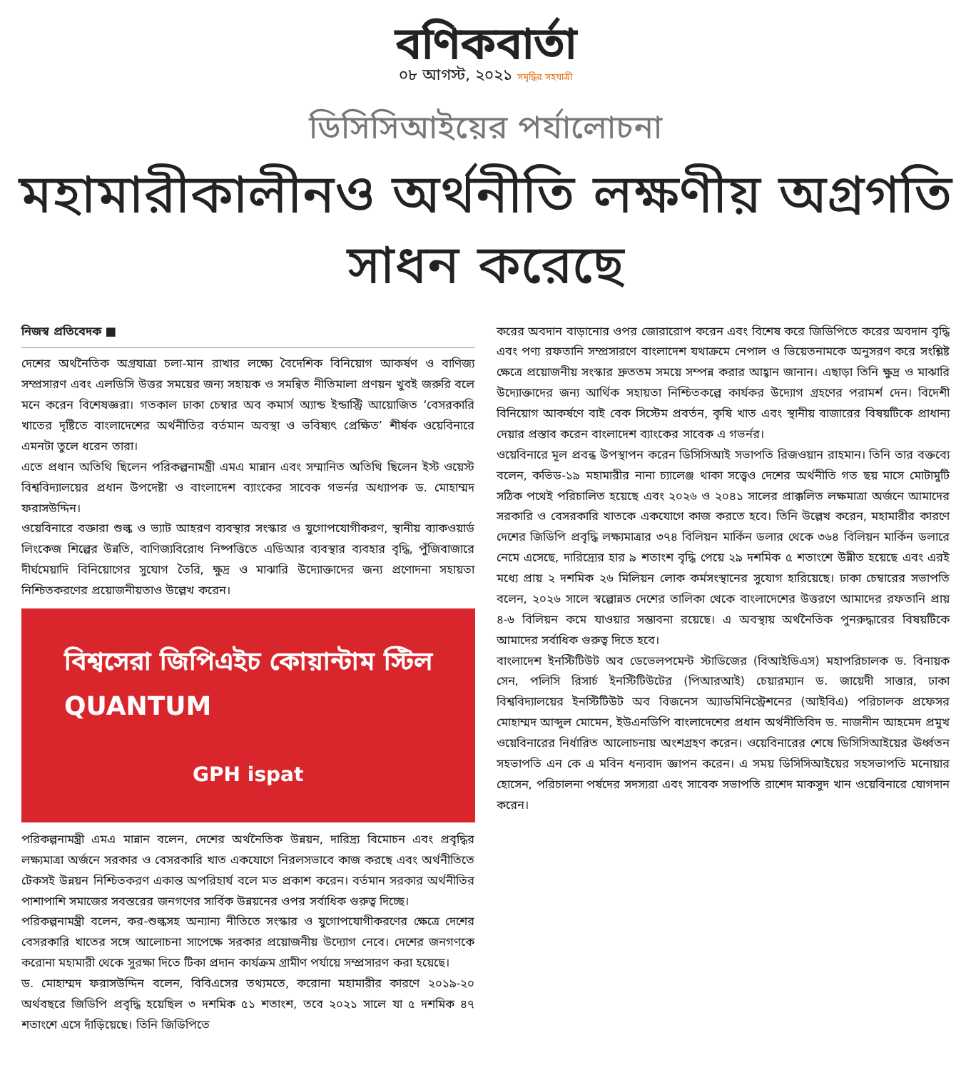বণিকবার্তা
০৮ আগস্ট, ২০২১ সমৃদ্ধির সহযাত্রী
ডিসিসিআইয়ের পর্যালোচনা
মহামারীকালীনও অর্থনীতি লক্ষণীয় অগ্রগতি সাধন করেছে
নিজস্ব প্রতিবেদক ■
দেশের অর্থনৈতিক অগ্রযাত্রা চলা-মান রাখার লক্ষ্যে বৈদেশিক বিনিয়োগ আকর্ষণ ও বাণিজ্য সম্প্রসারণ এবং এলডিসি উত্তর সময়ের জন্য সহায়ক ও সমন্বিত নীতিমালা প্রণয়ন খুবই জরুরি বলে মনে করেন বিশেষজ্ঞরা। গতকাল ঢাকা চেম্বার অব কমার্স অ্যান্ড ইন্ডাস্ট্রি আয়োজিত ‘বেসরকারি খাতের দৃষ্টিতে বাংলাদেশের অর্থনীতির বর্তমান অবস্থা ও ভবিষ্যৎ প্রেক্ষিত’ শীর্ষক ওয়েবিনারে এমনটা তুলে ধরেন তারা।
এতে প্রধান অতিথি ছিলেন পরিকল্পনামন্ত্রী এমএ মান্নান এবং সম্মানিত অতিথি ছিলেন ইস্ট ওয়েস্ট বিশ্ববিদ্যালয়ের প্রধান উপদেষ্টা ও বাংলাদেশ ব্যাংকের সাবেক গভর্নর অধ্যাপক ড. মোহাম্মদ ফরাসউদ্দিন।
ওয়েবিনারে বক্তারা শুল্ক ও ভ্যাট আহরণ ব্যবস্থার সংস্কার ও যুগোপযোগীকরণ, স্থানীয় ব্যাকওয়ার্ড লিংকেজ শিল্পের উন্নতি, বাণিজ্যবিরোধ নিষ্পত্তিতে এডিআর ব্যবস্থার ব্যবহার বৃদ্ধি, পুঁজিবাজারে দীর্ঘমেয়াদি বিনিয়োগের সুযোগ তৈরি, ক্ষুদ্র ও মাঝারি উদ্যোক্তাদের জন্য প্রণোদনা সহায়তা নিশ্চিতকরণের প্রয়োজনীয়তাও উল্লেখ করেন।
বিশ্বসেরা জিপিএইচ কোয়ান্টাম স্টিল
QUANTUM
GPH ispat
পরিকল্পনামন্ত্রী এমএ মান্নান বলেন, দেশের অর্থনৈতিক উন্নয়ন, দারিদ্র্য বিমোচন এবং প্রবৃদ্ধির লক্ষ্যমাত্রা অর্জনে সরকার ও বেসরকারি খাত একযোগে নিরলসভাবে কাজ করছে এবং অর্থনীতিতে টেকসই উন্নয়ন নিশ্চিতকরণ একান্ত অপরিহার্য বলে মত প্রকাশ করেন। বর্তমান সরকার অর্থনীতির পাশাপাশি সমাজের সবস্তরের জনগণের সার্বিক উন্নয়নের ওপর সর্বাধিক গুরুত্ব দিচ্ছে।
পরিকল্পনামন্ত্রী বলেন, কর-শুল্কসহ অন্যান্য নীতিতে সংস্কার ও যুগোপযোগীকরণের ক্ষেত্রে দেশের বেসরকারি খাতের সঙ্গে আলোচনা সাপেক্ষে সরকার প্রয়োজনীয় উদ্যোগ নেবে। দেশের জনগণকে করোনা মহামারী থেকে সুরক্ষা দিতে টিকা প্রদান কার্যক্রম গ্রামীণ পর্যায়ে সম্প্রসারণ করা হয়েছে।
ড. মোহাম্মদ ফরাসউদ্দিন বলেন, বিবিএসের তথ্যমতে, করোনা মহামারীর কারণে ২০১৯-২০ অর্থবছরে জিডিপি প্রবৃদ্ধি হয়েছিল ৩ দশমিক ৫১ শতাংশ, তবে ২০২১ সালে যা ৫ দশমিক ৪৭ শতাংশে এসে দাঁড়িয়েছে। তিনি জিডিপিতে
করের অবদান বাড়ানোর ওপর জোরারোপ করেন এবং বিশেষ করে জিডিপিতে করের অবদান বৃদ্ধি এবং পণ্য রফতানি সম্প্রসারণে বাংলাদেশ যথাক্রমে নেপাল ও ভিয়েতনামকে অনুসরণ করে সংশ্লিষ্ট ক্ষেত্রে প্রয়োজনীয় সংস্কার দ্রুততম সময়ে সম্পন্ন করার আহ্বান জানান। এছাড়া তিনি ক্ষুদ্র ও মাঝারি উদ্যোক্তাদের জন্য আর্থিক সহায়তা নিশ্চিতকল্পে কার্যকর উদ্যোগ গ্রহণের পরামর্শ দেন। বিদেশী বিনিয়োগ আকর্ষণে বাই বেক সিস্টেম প্রবর্তন, কৃষি খাত এবং স্থানীয় বাজারের বিষয়টিকে প্রাধান্য দেয়ার প্রস্তাব করেন বাংলাদেশ ব্যাংকের সাবেক এ গভর্নর।
ওয়েবিনারে মূল প্রবন্ধ উপস্থাপন করেন ডিসিসিআই সভাপতি রিজওয়ান রাহমান। তিনি তার বক্তব্যে বলেন, কভিড-১৯ মহামারীর নানা চ্যালেঞ্জ থাকা সত্ত্বেও দেশের অর্থনীতি গত ছয় মাসে মোটামুটি সঠিক পথেই পরিচালিত হয়েছে এবং ২০২৬ ও ২০৪১ সালের প্রাক্কলিত লক্ষমাত্রা অর্জনে আমাদের সরকারি ও বেসরকারি খাতকে একযোগে কাজ করতে হবে। তিনি উল্লেখ করেন, মহামারীর কারণে দেশের জিডিপি প্রবৃদ্ধি লক্ষ্যমাত্রার ৩৭৪ বিলিয়ন মার্কিন ডলার থেকে ৩৬৪ বিলিয়ন মার্কিন ডলারে নেমে এসেছে, দারিদ্র্যের হার ৯ শতাংশ বৃদ্ধি পেয়ে ২৯ দশমিক ৫ শতাংশে উন্নীত হয়েছে এবং এরই মধ্যে প্রায় ২ দশমিক ২৬ মিলিয়ন লোক কর্মসংস্থানের সুযোগ হারিয়েছে। ঢাকা চেম্বারের সভাপতি বলেন, ২০২৬ সালে স্বল্পোন্নত দেশের তালিকা থেকে বাংলাদেশের উত্তরণে আমাদের রফতানি প্রায় ৪-৬ বিলিয়ন কমে যাওয়ার সম্ভাবনা রয়েছে। এ অবস্থায় অর্থনৈতিক পুনরুদ্ধারের বিষয়টিকে আমাদের সর্বাধিক গুরুত্ব দিতে হবে।
বাংলাদেশ ইনস্টিটিউট অব ডেভেলপমেন্ট স্টাডিজের (বিআইডিএস) মহাপরিচালক ড. বিনায়ক সেন, পলিসি রিসার্চ ইনস্টিটিউটের (পিআরআই) চেয়ারম্যান ড. জায়েদী সাত্তার, ঢাকা বিশ্ববিদ্যালয়ের ইনস্টিটিউট অব বিজনেস অ্যাডমিনিস্ট্রেশনের (আইবিএ) পরিচালক প্রফেসর মোহাম্মদ আব্দুল মোমেন, ইউএনডিপি বাংলাদেশের প্রধান অর্থনীতিবিদ ড. নাজনীন আহমেদ প্রমুখ ওয়েবিনারের নির্ধারিত আলোচনায় অংশগ্রহণ করেন। ওয়েবিনারের শেষে ডিসিসিআইয়ের ঊর্ধ্বতন সহভাপতি এন কে এ মবিন ধন্যবাদ জ্ঞাপন করেন। এ সময় ডিসিসিআইয়ের সহসভাপতি মনোয়ার হোসেন, পরিচালনা পর্ষদের সদস্যরা এবং সাবেক সভাপতি রাশেদ মাকসুদ খান ওয়েবিনারে যোগদান করেন।